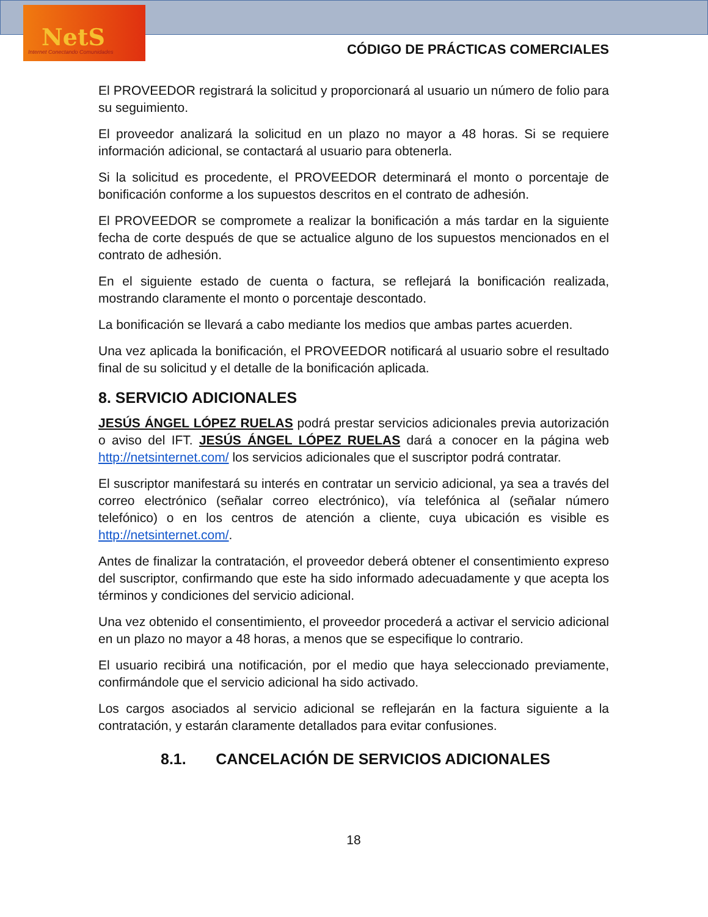NetS
Internet Conectando Comunidades
CÓDIGO DE PRÁCTICAS COMERCIALES
El PROVEEDOR registrará la solicitud y proporcionará al usuario un número de folio para su seguimiento.
El proveedor analizará la solicitud en un plazo no mayor a 48 horas. Si se requiere información adicional, se contactará al usuario para obtenerla.
Si la solicitud es procedente, el PROVEEDOR determinará el monto o porcentaje de bonificación conforme a los supuestos descritos en el contrato de adhesión.
El PROVEEDOR se compromete a realizar la bonificación a más tardar en la siguiente fecha de corte después de que se actualice alguno de los supuestos mencionados en el contrato de adhesión.
En el siguiente estado de cuenta o factura, se reflejará la bonificación realizada, mostrando claramente el monto o porcentaje descontado.
La bonificación se llevará a cabo mediante los medios que ambas partes acuerden.
Una vez aplicada la bonificación, el PROVEEDOR notificará al usuario sobre el resultado final de su solicitud y el detalle de la bonificación aplicada.
8. SERVICIO ADICIONALES
JESÚS ÁNGEL LÓPEZ RUELAS podrá prestar servicios adicionales previa autorización o aviso del IFT. JESÚS ÁNGEL LÓPEZ RUELAS dará a conocer en la página web http://netsinternet.com/ los servicios adicionales que el suscriptor podrá contratar.
El suscriptor manifestará su interés en contratar un servicio adicional, ya sea a través del correo electrónico (señalar correo electrónico), vía telefónica al (señalar número telefónico) o en los centros de atención a cliente, cuya ubicación es visible es http://netsinternet.com/.
Antes de finalizar la contratación, el proveedor deberá obtener el consentimiento expreso del suscriptor, confirmando que este ha sido informado adecuadamente y que acepta los términos y condiciones del servicio adicional.
Una vez obtenido el consentimiento, el proveedor procederá a activar el servicio adicional en un plazo no mayor a 48 horas, a menos que se especifique lo contrario.
El usuario recibirá una notificación, por el medio que haya seleccionado previamente, confirmándole que el servicio adicional ha sido activado.
Los cargos asociados al servicio adicional se reflejarán en la factura siguiente a la contratación, y estarán claramente detallados para evitar confusiones.
8.1. CANCELACIÓN DE SERVICIOS ADICIONALES
18